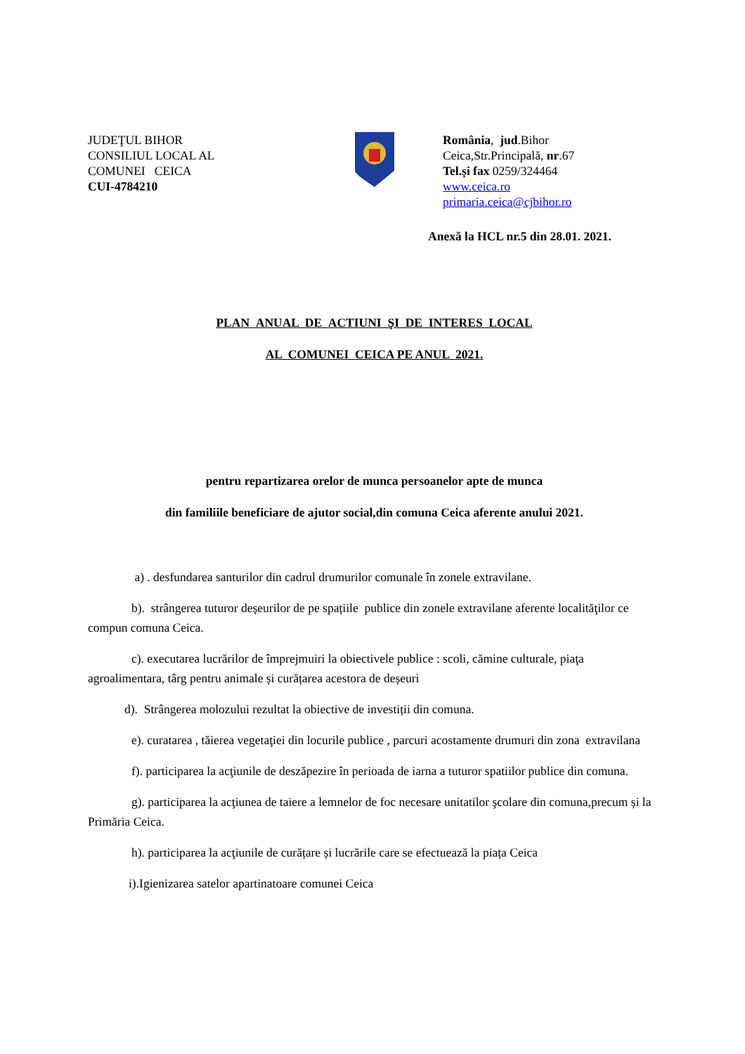JUDEŢUL BIHOR
CONSILIUL LOCAL AL
COMUNEI CEICA
CUI-4784210
România, jud.Bihor
Ceica,Str.Principală, nr.67
Tel.și fax 0259/324464
www.ceica.ro
primaria.ceica@cjbihor.ro
Anexă la HCL nr.5 din 28.01. 2021.
PLAN ANUAL DE ACTIUNI ŞI DE INTERES LOCAL
AL COMUNEI CEICA PE ANUL 2021.
pentru repartizarea orelor de munca persoanelor apte de munca
din familiile beneficiare de ajutor social,din comuna Ceica aferente anului 2021.
a) . desfundarea santurilor din cadrul drumurilor comunale în zonele extravilane.
b). strângerea tuturor deșeurilor de pe spațiile publice din zonele extravilane aferente localităţilor ce compun comuna Ceica.
c). executarea lucrărilor de împrejmuiri la obiectivele publice : scoli, cămine culturale, piaţa agroalimentara, târg pentru animale și curățarea acestora de deșeuri
d). Strângerea molozului rezultat la obiective de investiții din comuna.
e). curatarea , tăierea vegetaţiei din locurile publice , parcuri acostamente drumuri din zona extravilana
f). participarea la acţiunile de deszăpezire în perioada de iarna a tuturor spatiilor publice din comuna.
g). participarea la acţiunea de taiere a lemnelor de foc necesare unitatilor şcolare din comuna,precum și la Primăria Ceica.
h). participarea la acţiunile de curățare și lucrările care se efectuează la piața Ceica
i).Igienizarea satelor apartinatoare comunei Ceica